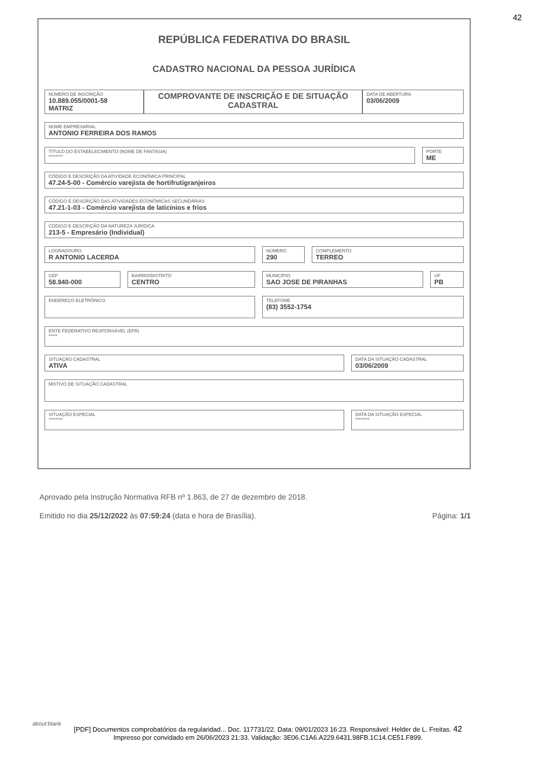42
REPÚBLICA FEDERATIVA DO BRASIL
CADASTRO NACIONAL DA PESSOA JURÍDICA
NÚMERO DE INSCRIÇÃO
10.889.055/0001-58
MATRIZ
COMPROVANTE DE INSCRIÇÃO E DE SITUAÇÃO CADASTRAL
DATA DE ABERTURA
03/06/2009
NOME EMPRESARIAL
ANTONIO FERREIRA DOS RAMOS
TÍTULO DO ESTABELECIMENTO (NOME DE FANTASIA)
********
PORTE
ME
CÓDIGO E DESCRIÇÃO DA ATIVIDADE ECONÔMICA PRINCIPAL
47.24-5-00 - Comércio varejista de hortifrutigranjeiros
CÓDIGO E DESCRIÇÃO DAS ATIVIDADES ECONÔMICAS SECUNDÁRIAS
47.21-1-03 - Comércio varejista de laticínios e frios
CÓDIGO E DESCRIÇÃO DA NATUREZA JURÍDICA
213-5 - Empresário (Individual)
LOGRADOURO
R ANTONIO LACERDA
NÚMERO
290
COMPLEMENTO
TERREO
CEP
58.940-000
BAIRRO/DISTRITO
CENTRO
MUNICÍPIO
SAO JOSE DE PIRANHAS
UF
PB
ENDEREÇO ELETRÔNICO
TELEFONE
(83) 3552-1754
ENTE FEDERATIVO RESPONSÁVEL (EFR)
*****
SITUAÇÃO CADASTRAL
ATIVA
DATA DA SITUAÇÃO CADASTRAL
03/06/2009
MOTIVO DE SITUAÇÃO CADASTRAL
SITUAÇÃO ESPECIAL
********
DATA DA SITUAÇÃO ESPECIAL
********
Aprovado pela Instrução Normativa RFB nº 1.863, de 27 de dezembro de 2018.
Emitido no dia 25/12/2022 às 07:59:24 (data e hora de Brasília). Página: 1/1
about:blank
[PDF] Documentos comprobatórios da regularidad... Doc. 117731/22. Data: 09/01/2023 16:23. Responsável: Helder de L. Freitas. 42
Impresso por convidado em 26/06/2023 21:33. Validação: 3E06.C1A6.A229.6431.98FB.1C14.CE51.F899.